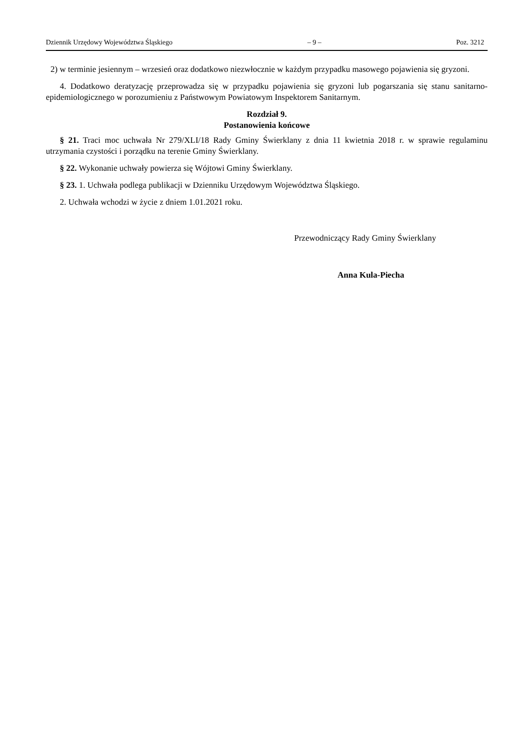Dziennik Urzędowy Województwa Śląskiego – 9 – Poz. 3212
2) w terminie jesiennym – wrzesień oraz dodatkowo niezwłocznie w każdym przypadku masowego pojawienia się gryzoni.
4. Dodatkowo deratyzację przeprowadza się w przypadku pojawienia się gryzoni lub pogarszania się stanu sanitarno-epidemiologicznego w porozumieniu z Państwowym Powiatowym Inspektorem Sanitarnym.
Rozdział 9.
Postanowienia końcowe
§ 21. Traci moc uchwała Nr 279/XLI/18 Rady Gminy Świerklany z dnia 11 kwietnia 2018 r. w sprawie regulaminu utrzymania czystości i porządku na terenie Gminy Świerklany.
§ 22. Wykonanie uchwały powierza się Wójtowi Gminy Świerklany.
§ 23. 1. Uchwała podlega publikacji w Dzienniku Urzędowym Województwa Śląskiego.
2. Uchwała wchodzi w życie z dniem 1.01.2021 roku.
Przewodniczący Rady Gminy Świerklany
Anna Kula-Piecha